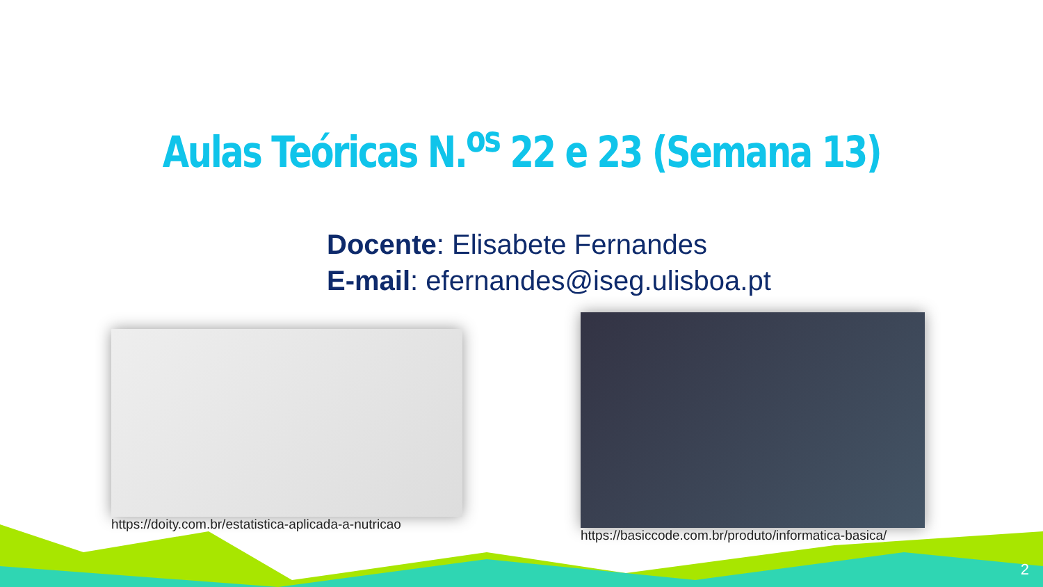Aulas Teóricas N.<sup>os</sup> 22 e 23 (Semana 13)
Docente: Elisabete Fernandes
E-mail: efernandes@iseg.ulisboa.pt
https://doity.com.br/estatistica-aplicada-a-nutricao
https://basiccode.com.br/produto/informatica-basica/
2